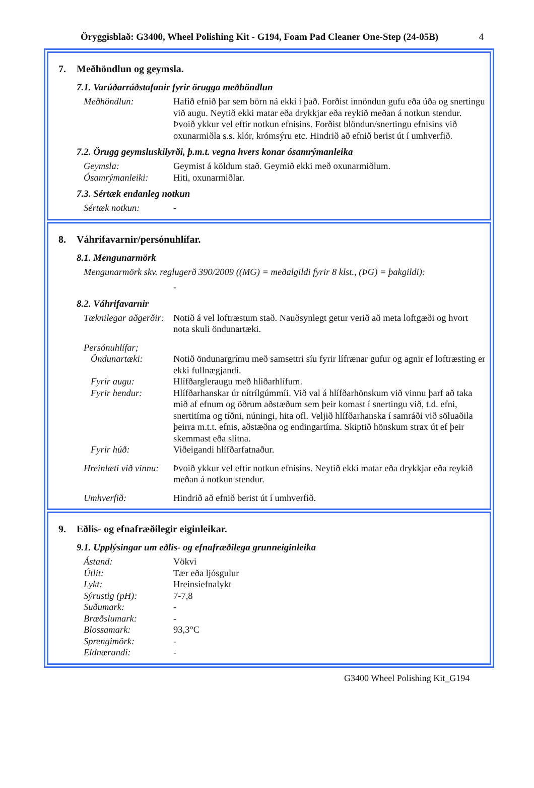Öryggisblað: G3400, Wheel Polishing Kit - G194, Foam Pad Cleaner One-Step (24-05B) 4
7. Meðhöndlun og geymsla.
7.1. Varúðarráðstafanir fyrir örugga meðhöndlun
Meðhöndlun: Hafið efnið þar sem börn ná ekki í það. Forðist innöndun gufu eða úða og snertingu við augu. Neytið ekki matar eða drykkjar eða reykið meðan á notkun stendur. Þvoið ykkur vel eftir notkun efnisins. Forðist blöndun/snertingu efnisins við oxunarmiðla s.s. klór, krómsýru etc. Hindrið að efnið berist út í umhverfið.
7.2. Örugg geymsluskilyrði, þ.m.t. vegna hvers konar ósamrýmanleika
Geymsla: Geymist á köldum stað. Geymið ekki með oxunarmiðlum.
Ósamrýmanleiki: Hiti, oxunarmiðlar.
7.3. Sértæk endanleg notkun
Sértæk notkun: -
8. Váhrifavarnir/persónuhlífar.
8.1. Mengunarmörk
Mengunarmörk skv. reglugerð 390/2009 ((MG) = meðalgildi fyrir 8 klst., (ÞG) = þakgildi):
-
8.2. Váhrifavarnir
Tæknilegar aðgerðir:
Notið á vel loftræstum stað. Nauðsynlegt getur verið að meta loftgæði og hvort nota skuli öndunartæki.
Persónuhlífar;
Öndunartæki: Notið öndunargrímu með samsettri síu fyrir lífrænar gufur og agnir ef loftræsting er ekki fullnægjandi.
Fyrir augu: Hlífðargleraugu með hliðarhlífum.
Fyrir hendur: Hlífðarhanskar úr nítrílgúmmíi. Við val á hlífðarhönskum við vinnu þarf að taka mið af efnum og öðrum aðstæðum sem þeir komast í snertingu við, t.d. efni, snertitíma og tíðni, núningi, hita ofl. Veljið hlífðarhanska í samráði við söluaðila þeirra m.t.t. efnis, aðstæðna og endingartíma. Skiptið hönskum strax út ef þeir skemmast eða slitna.
Fyrir húð: Viðeigandi hlífðarfatnaður.
Hreinlæti við vinnu:
Þvoið ykkur vel eftir notkun efnisins. Neytið ekki matar eða drykkjar eða reykið meðan á notkun stendur.
Umhverfið: Hindrið að efnið berist út í umhverfið.
9. Eðlis- og efnafræðilegir eiginleikar.
9.1. Upplýsingar um eðlis- og efnafræðilega grunneiginleika
Ástand: Vökvi
Útlit: Tær eða ljósgulur
Lykt: Hreinsiefnalykt
Sýrustig (pH): 7-7,8
Suðumark: -
Bræðslumark: -
Blossamark: 93,3°C
Sprengimörk: -
Eldnærandi: -
G3400 Wheel Polishing Kit_G194